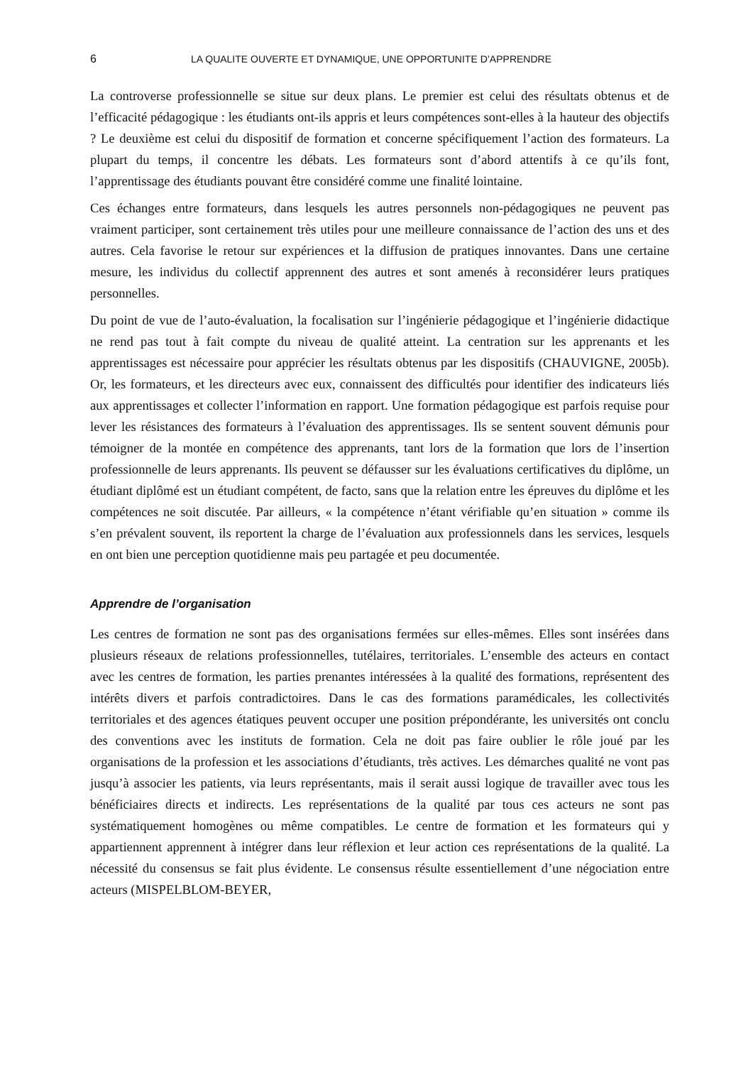6 LA QUALITE OUVERTE ET DYNAMIQUE, UNE OPPORTUNITE D’APPRENDRE
La controverse professionnelle se situe sur deux plans. Le premier est celui des résultats obtenus et de l’efficacité pédagogique : les étudiants ont-ils appris et leurs compétences sont-elles à la hauteur des objectifs ? Le deuxième est celui du dispositif de formation et concerne spécifiquement l’action des formateurs. La plupart du temps, il concentre les débats. Les formateurs sont d’abord attentifs à ce qu’ils font, l’apprentissage des étudiants pouvant être considéré comme une finalité lointaine.
Ces échanges entre formateurs, dans lesquels les autres personnels non-pédagogiques ne peuvent pas vraiment participer, sont certainement très utiles pour une meilleure connaissance de l’action des uns et des autres. Cela favorise le retour sur expériences et la diffusion de pratiques innovantes. Dans une certaine mesure, les individus du collectif apprennent des autres et sont amenés à reconsidérer leurs pratiques personnelles.
Du point de vue de l’auto-évaluation, la focalisation sur l’ingénierie pédagogique et l’ingénierie didactique ne rend pas tout à fait compte du niveau de qualité atteint. La centration sur les apprenants et les apprentissages est nécessaire pour apprécier les résultats obtenus par les dispositifs (CHAUVIGNE, 2005b). Or, les formateurs, et les directeurs avec eux, connaissent des difficultés pour identifier des indicateurs liés aux apprentissages et collecter l’information en rapport. Une formation pédagogique est parfois requise pour lever les résistances des formateurs à l’évaluation des apprentissages. Ils se sentent souvent démunis pour témoigner de la montée en compétence des apprenants, tant lors de la formation que lors de l’insertion professionnelle de leurs apprenants. Ils peuvent se défausser sur les évaluations certificatives du diplôme, un étudiant diplômé est un étudiant compétent, de facto, sans que la relation entre les épreuves du diplôme et les compétences ne soit discutée. Par ailleurs, « la compétence n’étant vérifiable qu’en situation » comme ils s’en prévalent souvent, ils reportent la charge de l’évaluation aux professionnels dans les services, lesquels en ont bien une perception quotidienne mais peu partagée et peu documentée.
Apprendre de l’organisation
Les centres de formation ne sont pas des organisations fermées sur elles-mêmes. Elles sont insérées dans plusieurs réseaux de relations professionnelles, tutélaires, territoriales. L’ensemble des acteurs en contact avec les centres de formation, les parties prenantes intéressées à la qualité des formations, représentent des intérêts divers et parfois contradictoires. Dans le cas des formations paramédicales, les collectivités territoriales et des agences étatiques peuvent occuper une position prépondérante, les universités ont conclu des conventions avec les instituts de formation. Cela ne doit pas faire oublier le rôle joué par les organisations de la profession et les associations d’étudiants, très actives. Les démarches qualité ne vont pas jusqu’à associer les patients, via leurs représentants, mais il serait aussi logique de travailler avec tous les bénéficiaires directs et indirects. Les représentations de la qualité par tous ces acteurs ne sont pas systématiquement homogènes ou même compatibles. Le centre de formation et les formateurs qui y appartiennent apprennent à intégrer dans leur réflexion et leur action ces représentations de la qualité. La nécessité du consensus se fait plus évidente. Le consensus résulte essentiellement d’une négociation entre acteurs (MISPELBLOM-BEYER,